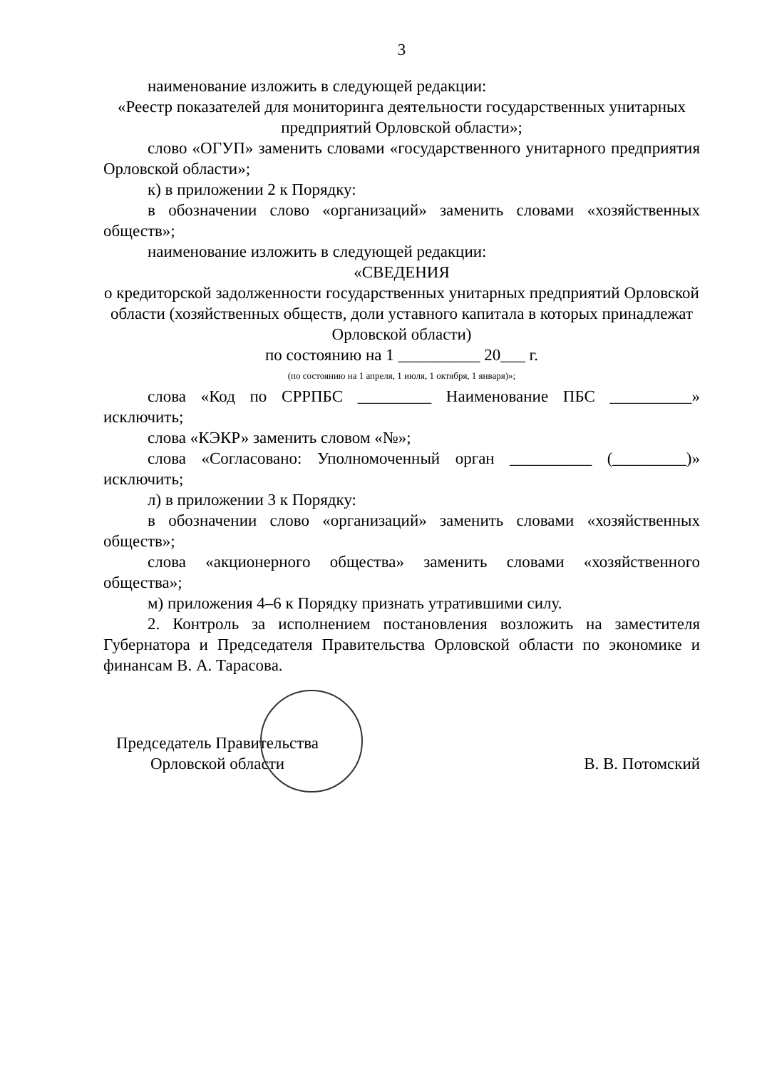3
наименование изложить в следующей редакции:
«Реестр показателей для мониторинга деятельности государственных унитарных предприятий Орловской области»;
слово «ОГУП» заменить словами «государственного унитарного предприятия Орловской области»;
к) в приложении 2 к Порядку:
в обозначении слово «организаций» заменить словами «хозяйственных обществ»;
наименование изложить в следующей редакции:
«СВЕДЕНИЯ
о кредиторской задолженности государственных унитарных предприятий Орловской области (хозяйственных обществ, доли уставного капитала в которых принадлежат Орловской области)
по состоянию на 1 __________ 20___ г.
(по состоянию на 1 апреля, 1 июля, 1 октября, 1 января)»;
слова «Код по СРРПБС _________ Наименование ПБС __________» исключить;
слова «КЭКР» заменить словом «№»;
слова «Согласовано: Уполномоченный орган __________ (_________)» исключить;
л) в приложении 3 к Порядку:
в обозначении слово «организаций» заменить словами «хозяйственных обществ»;
слова «акционерного общества» заменить словами «хозяйственного общества»;
м) приложения 4–6 к Порядку признать утратившими силу.
2. Контроль за исполнением постановления возложить на заместителя Губернатора и Председателя Правительства Орловской области по экономике и финансам В. А. Тарасова.
Председатель Правительства
Орловской области
В. В. Потомский